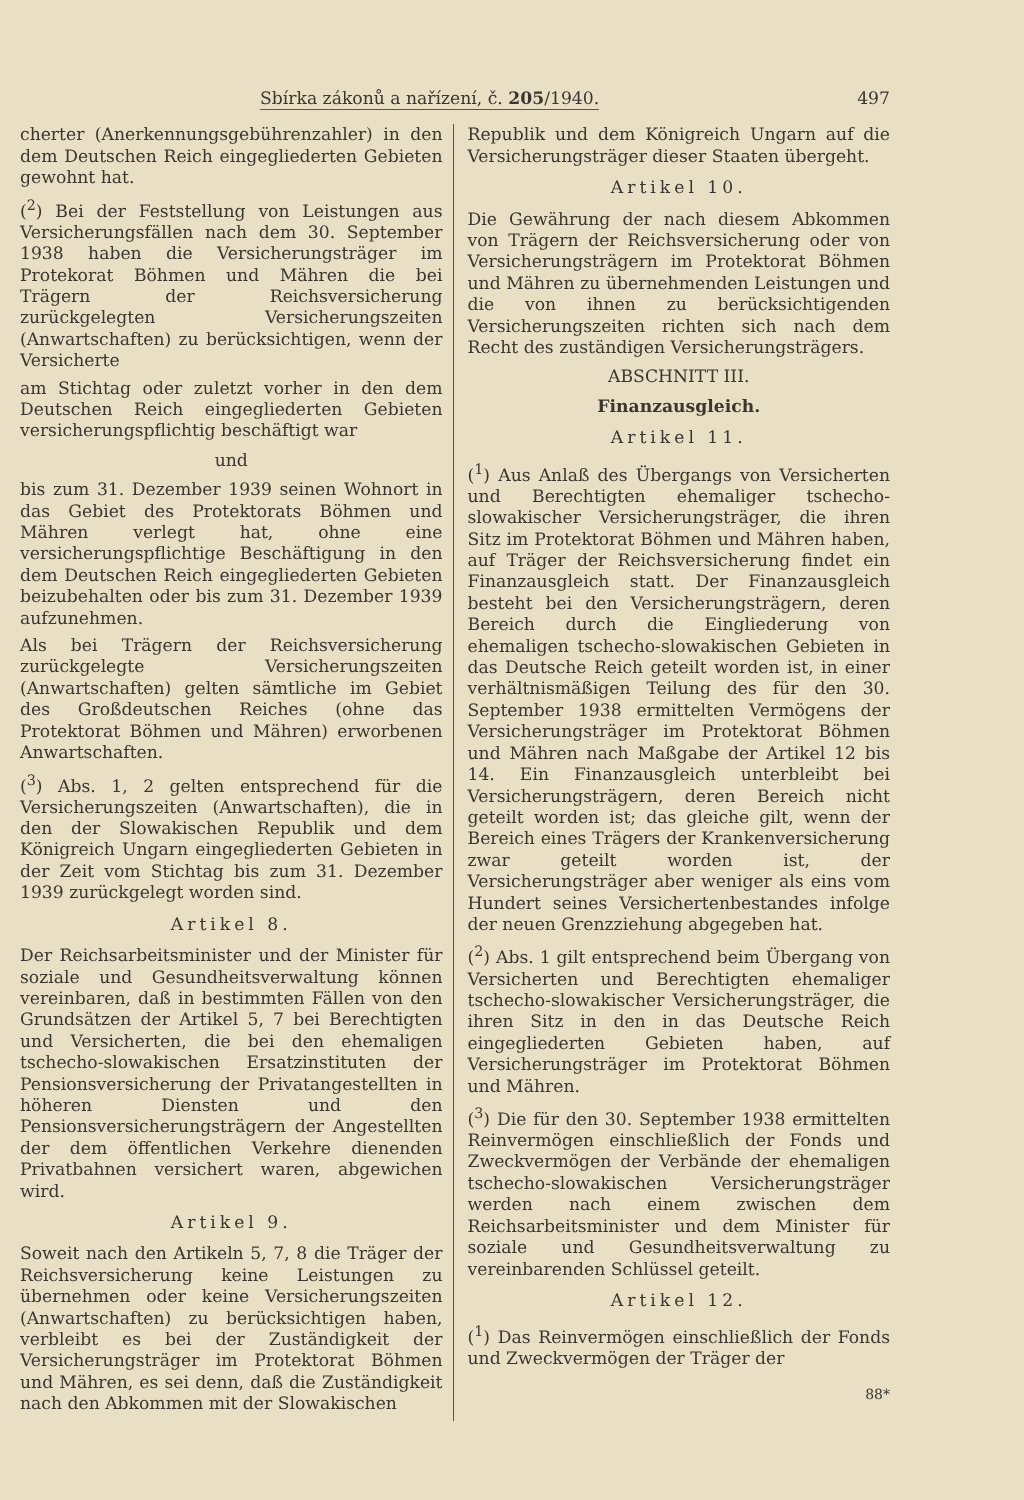Sbírka zákonů a nařízení, č. 205/1940. 497
cherter (Anerkennungsgebührenzahler) in den dem Deutschen Reich eingegliederten Gebieten gewohnt hat.
(<sup>2</sup>) Bei der Feststellung von Leistungen aus Versicherungsfällen nach dem 30. September 1938 haben die Versicherungsträger im Protekorat Böhmen und Mähren die bei Trägern der Reichsversicherung zurückgelegten Versicherungszeiten (Anwartschaften) zu berücksichtigen, wenn der Versicherte
am Stichtag oder zuletzt vorher in den dem Deutschen Reich eingegliederten Gebieten versicherungspflichtig beschäftigt war
und
bis zum 31. Dezember 1939 seinen Wohnort in das Gebiet des Protektorats Böhmen und Mähren verlegt hat, ohne eine versicherungspflichtige Beschäftigung in den dem Deutschen Reich eingegliederten Gebieten beizubehalten oder bis zum 31. Dezember 1939 aufzunehmen.
Als bei Trägern der Reichsversicherung zurückgelegte Versicherungszeiten (Anwartschaften) gelten sämtliche im Gebiet des Großdeutschen Reiches (ohne das Protektorat Böhmen und Mähren) erworbenen Anwartschaften.
(<sup>3</sup>) Abs. 1, 2 gelten entsprechend für die Versicherungszeiten (Anwartschaften), die in den der Slowakischen Republik und dem Königreich Ungarn eingegliederten Gebieten in der Zeit vom Stichtag bis zum 31. Dezember 1939 zurückgelegt worden sind.
Artikel 8.
Der Reichsarbeitsminister und der Minister für soziale und Gesundheitsverwaltung können vereinbaren, daß in bestimmten Fällen von den Grundsätzen der Artikel 5, 7 bei Berechtigten und Versicherten, die bei den ehemaligen tschecho-slowakischen Ersatzinstituten der Pensionsversicherung der Privatangestellten in höheren Diensten und den Pensionsversicherungsträgern der Angestellten der dem öffentlichen Verkehre dienenden Privatbahnen versichert waren, abgewichen wird.
Artikel 9.
Soweit nach den Artikeln 5, 7, 8 die Träger der Reichsversicherung keine Leistungen zu übernehmen oder keine Versicherungszeiten (Anwartschaften) zu berücksichtigen haben, verbleibt es bei der Zuständigkeit der Versicherungsträger im Protektorat Böhmen und Mähren, es sei denn, daß die Zuständigkeit nach den Abkommen mit der Slowakischen
Republik und dem Königreich Ungarn auf die Versicherungsträger dieser Staaten übergeht.
Artikel 10.
Die Gewährung der nach diesem Abkommen von Trägern der Reichsversicherung oder von Versicherungsträgern im Protektorat Böhmen und Mähren zu übernehmenden Leistungen und die von ihnen zu berücksichtigenden Versicherungszeiten richten sich nach dem Recht des zuständigen Versicherungsträgers.
ABSCHNITT III.
Finanzausgleich.
Artikel 11.
(<sup>1</sup>) Aus Anlaß des Übergangs von Versicherten und Berechtigten ehemaliger tschecho-slowakischer Versicherungsträger, die ihren Sitz im Protektorat Böhmen und Mähren haben, auf Träger der Reichsversicherung findet ein Finanzausgleich statt. Der Finanzausgleich besteht bei den Versicherungsträgern, deren Bereich durch die Eingliederung von ehemaligen tschecho-slowakischen Gebieten in das Deutsche Reich geteilt worden ist, in einer verhältnismäßigen Teilung des für den 30. September 1938 ermittelten Vermögens der Versicherungsträger im Protektorat Böhmen und Mähren nach Maßgabe der Artikel 12 bis 14. Ein Finanzausgleich unterbleibt bei Versicherungsträgern, deren Bereich nicht geteilt worden ist; das gleiche gilt, wenn der Bereich eines Trägers der Krankenversicherung zwar geteilt worden ist, der Versicherungsträger aber weniger als eins vom Hundert seines Versichertenbestandes infolge der neuen Grenzziehung abgegeben hat.
(<sup>2</sup>) Abs. 1 gilt entsprechend beim Übergang von Versicherten und Berechtigten ehemaliger tschecho-slowakischer Versicherungsträger, die ihren Sitz in den in das Deutsche Reich eingegliederten Gebieten haben, auf Versicherungsträger im Protektorat Böhmen und Mähren.
(<sup>3</sup>) Die für den 30. September 1938 ermittelten Reinvermögen einschließlich der Fonds und Zweckvermögen der Verbände der ehemaligen tschecho-slowakischen Versicherungsträger werden nach einem zwischen dem Reichsarbeitsminister und dem Minister für soziale und Gesundheitsverwaltung zu vereinbarenden Schlüssel geteilt.
Artikel 12.
(<sup>1</sup>) Das Reinvermögen einschließlich der Fonds und Zweckvermögen der Träger der
88*